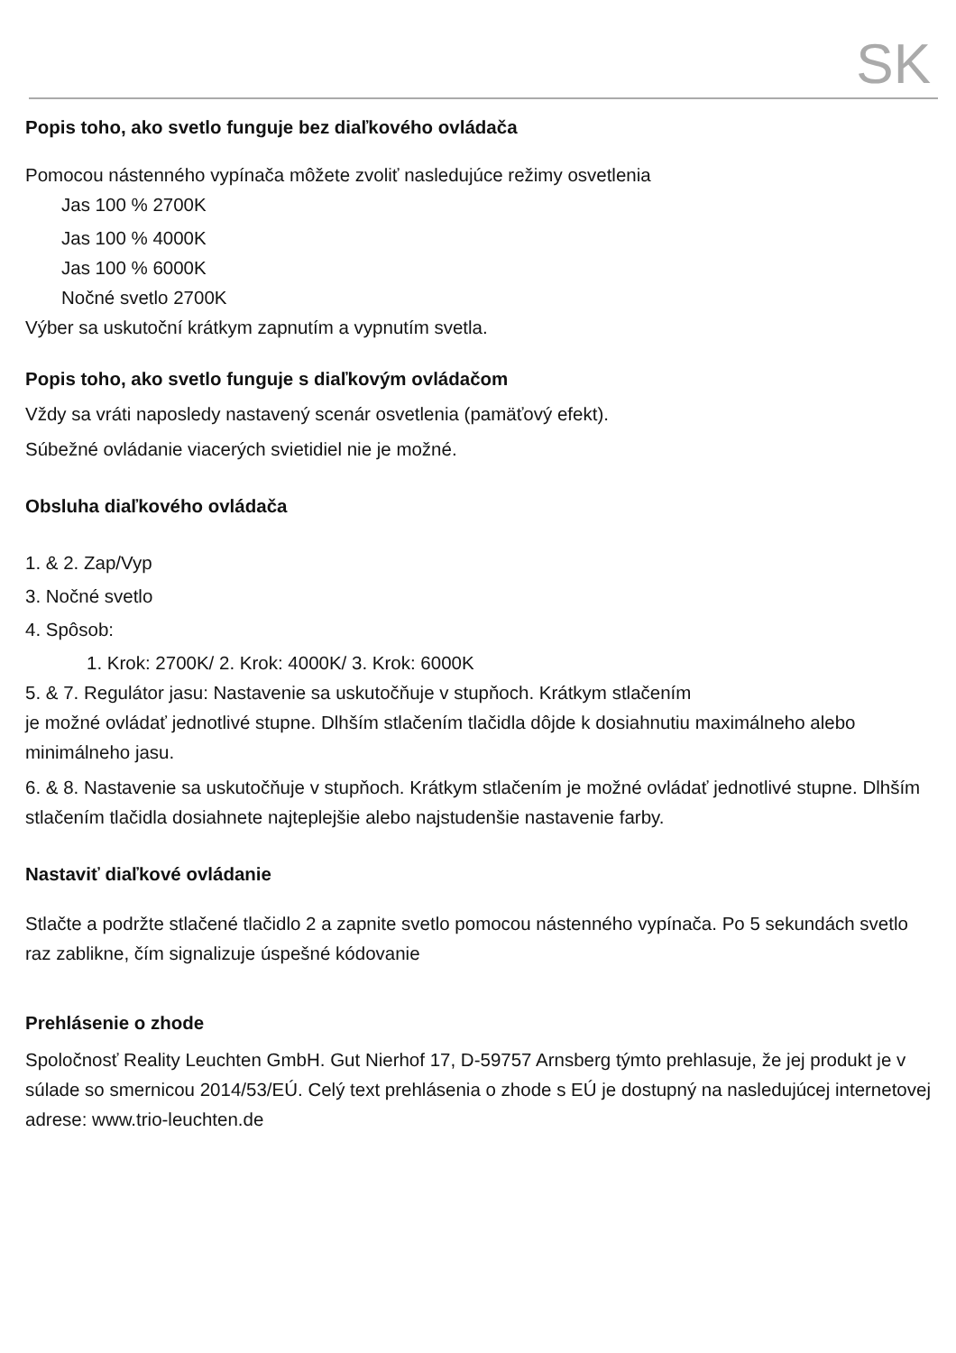SK
Popis toho, ako svetlo funguje bez diaľkového ovládača
Pomocou nástenného vypínača môžete zvoliť nasledujúce režimy osvetlenia
Jas 100 % 2700K
Jas 100 % 4000K
Jas 100 % 6000K
Nočné svetlo 2700K
Výber sa uskutoční krátkym zapnutím a vypnutím svetla.
Popis toho, ako svetlo funguje s diaľkovým ovládačom
Vždy sa vráti naposledy nastavený scenár osvetlenia (pamäťový efekt).
Súbežné ovládanie viacerých svietidiel nie je možné.
Obsluha diaľkového ovládača
1. & 2. Zap/Vyp
3. Nočné svetlo
4. Spôsob:
1. Krok: 2700K/ 2. Krok: 4000K/ 3. Krok: 6000K
5. & 7. Regulátor jasu: Nastavenie sa uskutočňuje v stupňoch. Krátkym stlačením
je možné ovládať jednotlivé stupne. Dlhším stlačením tlačidla dôjde k dosiahnutiu maximálneho alebo minimálneho jasu.
6. & 8. Nastavenie sa uskutočňuje v stupňoch. Krátkym stlačením je možné ovládať jednotlivé stupne. Dlhším stlačením tlačidla dosiahnete najteplejšie alebo najstudenšie nastavenie farby.
Nastaviť diaľkové ovládanie
Stlačte a podržte stlačené tlačidlo 2 a zapnite svetlo pomocou nástenného vypínača. Po 5 sekundách svetlo raz zablikne, čím signalizuje úspešné kódovanie
Prehlásenie o zhode
Spoločnosť Reality Leuchten GmbH. Gut Nierhof 17, D-59757 Arnsberg týmto prehlasuje, že jej produkt je v súlade so smernicou 2014/53/EÚ. Celý text prehlásenia o zhode s EÚ je dostupný na nasledujúcej internetovej adrese: www.trio-leuchten.de